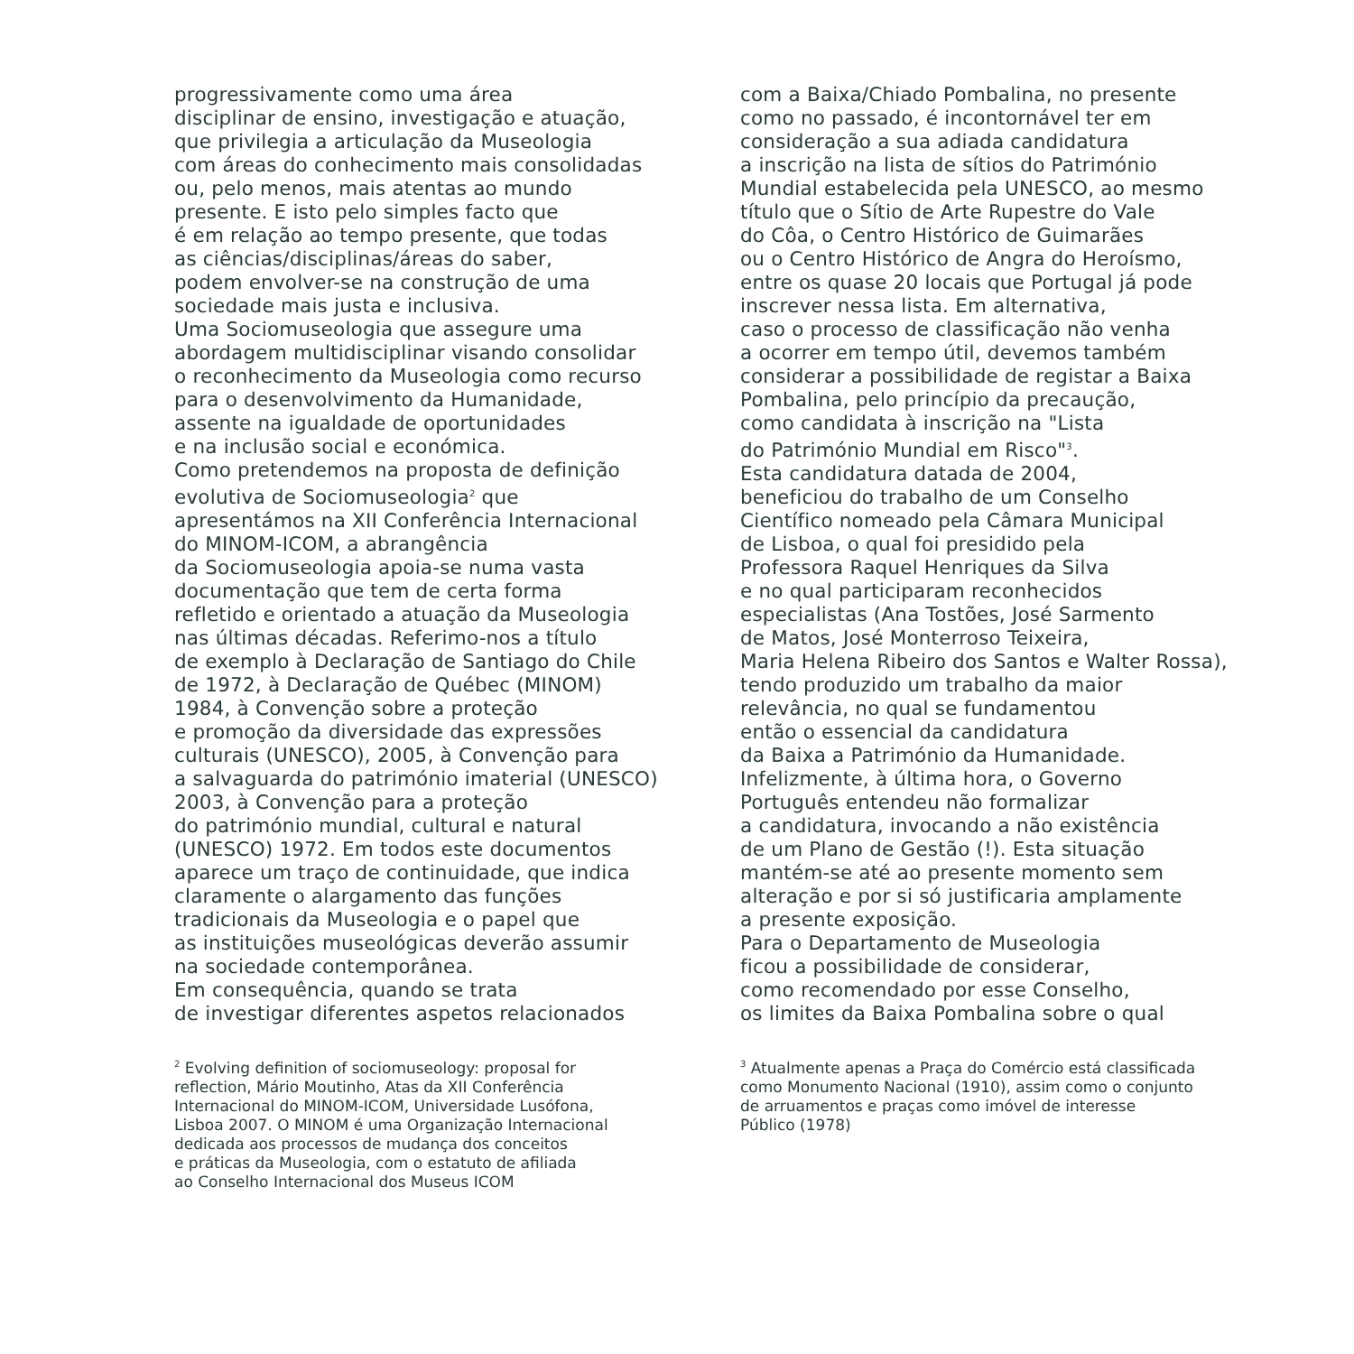progressivamente como uma área disciplinar de ensino, investigação e atuação, que privilegia a articulação da Museologia com áreas do conhecimento mais consolidadas ou, pelo menos, mais atentas ao mundo presente. E isto pelo simples facto que é em relação ao tempo presente, que todas as ciências/disciplinas/áreas do saber, podem envolver-se na construção de uma sociedade mais justa e inclusiva. Uma Sociomuseologia que assegure uma abordagem multidisciplinar visando consolidar o reconhecimento da Museologia como recurso para o desenvolvimento da Humanidade, assente na igualdade de oportunidades e na inclusão social e económica. Como pretendemos na proposta de definição evolutiva de Sociomuseologia<sup>2</sup> que apresentámos na XII Conferência Internacional do MINOM-ICOM, a abrangência da Sociomuseologia apoia-se numa vasta documentação que tem de certa forma refletido e orientado a atuação da Museologia nas últimas décadas. Referimo-nos a título de exemplo à Declaração de Santiago do Chile de 1972, à Declaração de Québec (MINOM) 1984, à Convenção sobre a proteção e promoção da diversidade das expressões culturais (UNESCO), 2005, à Convenção para a salvaguarda do património imaterial (UNESCO) 2003, à Convenção para a proteção do património mundial, cultural e natural (UNESCO) 1972. Em todos este documentos aparece um traço de continuidade, que indica claramente o alargamento das funções tradicionais da Museologia e o papel que as instituições museológicas deverão assumir na sociedade contemporânea. Em consequência, quando se trata de investigar diferentes aspetos relacionados
com a Baixa/Chiado Pombalina, no presente como no passado, é incontornável ter em consideração a sua adiada candidatura a inscrição na lista de sítios do Património Mundial estabelecida pela UNESCO, ao mesmo título que o Sítio de Arte Rupestre do Vale do Côa, o Centro Histórico de Guimarães ou o Centro Histórico de Angra do Heroísmo, entre os quase 20 locais que Portugal já pode inscrever nessa lista. Em alternativa, caso o processo de classificação não venha a ocorrer em tempo útil, devemos também considerar a possibilidade de registar a Baixa Pombalina, pelo princípio da precaução, como candidata à inscrição na "Lista do Património Mundial em Risco"<sup>3</sup>. Esta candidatura datada de 2004, beneficiou do trabalho de um Conselho Científico nomeado pela Câmara Municipal de Lisboa, o qual foi presidido pela Professora Raquel Henriques da Silva e no qual participaram reconhecidos especialistas (Ana Tostões, José Sarmento de Matos, José Monterroso Teixeira, Maria Helena Ribeiro dos Santos e Walter Rossa), tendo produzido um trabalho da maior relevância, no qual se fundamentou então o essencial da candidatura da Baixa a Património da Humanidade. Infelizmente, à última hora, o Governo Português entendeu não formalizar a candidatura, invocando a não existência de um Plano de Gestão (!). Esta situação mantém-se até ao presente momento sem alteração e por si só justificaria amplamente a presente exposição. Para o Departamento de Museologia ficou a possibilidade de considerar, como recomendado por esse Conselho, os limites da Baixa Pombalina sobre o qual
<sup>2</sup> Evolving definition of sociomuseology: proposal for reflection, Mário Moutinho, Atas da XII Conferência Internacional do MINOM-ICOM, Universidade Lusófona, Lisboa 2007. O MINOM é uma Organização Internacional dedicada aos processos de mudança dos conceitos e práticas da Museologia, com o estatuto de afiliada ao Conselho Internacional dos Museus ICOM
<sup>3</sup> Atualmente apenas a Praça do Comércio está classificada como Monumento Nacional (1910), assim como o conjunto de arruamentos e praças como imóvel de interesse Público (1978)